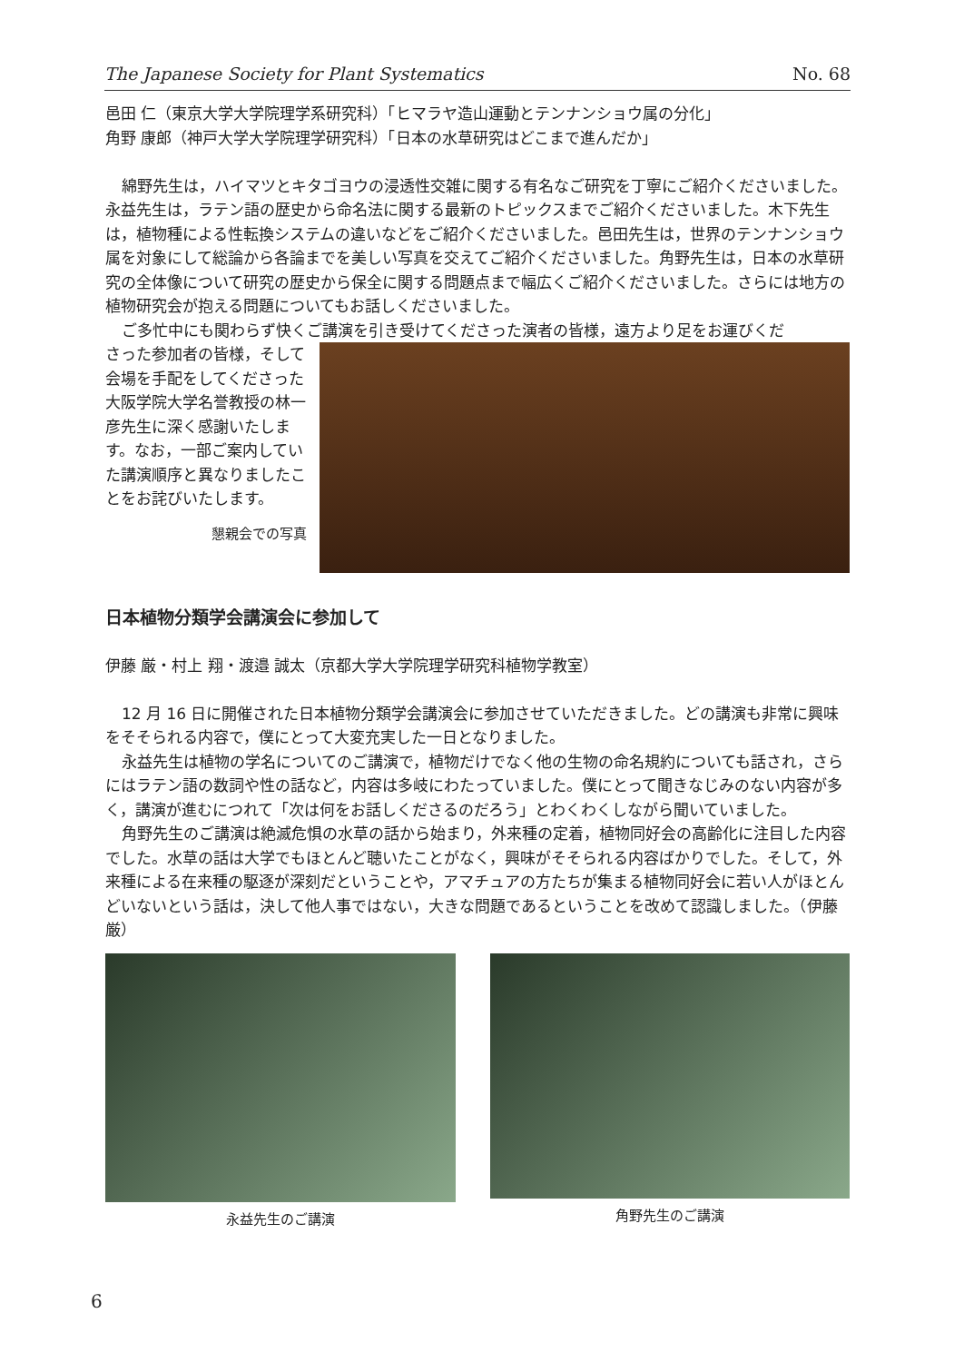The Japanese Society for Plant Systematics No. 68
邑田 仁（東京大学大学院理学系研究科）「ヒマラヤ造山運動とテンナンショウ属の分化」
角野 康郎（神戸大学大学院理学研究科）「日本の水草研究はどこまで進んだか」
綿野先生は，ハイマツとキタゴヨウの浸透性交雑に関する有名なご研究を丁寧にご紹介くださいました。永益先生は，ラテン語の歴史から命名法に関する最新のトピックスまでご紹介くださいました。木下先生は，植物種による性転換システムの違いなどをご紹介くださいました。邑田先生は，世界のテンナンショウ属を対象にして総論から各論までを美しい写真を交えてご紹介くださいました。角野先生は，日本の水草研究の全体像について研究の歴史から保全に関する問題点まで幅広くご紹介くださいました。さらには地方の植物研究会が抱える問題についてもお話しくださいました。
ご多忙中にも関わらず快くご講演を引き受けてくださった演者の皆様，遠方より足をお運びくだ
さった参加者の皆様，そして会場を手配をしてくださった大阪学院大学名誉教授の林一彦先生に深く感謝いたします。なお，一部ご案内していた講演順序と異なりましたことをお詫びいたします。
懇親会での写真
日本植物分類学会講演会に参加して
伊藤 厳・村上 翔・渡邉 誠太（京都大学大学院理学研究科植物学教室）
12 月 16 日に開催された日本植物分類学会講演会に参加させていただきました。どの講演も非常に興味をそそられる内容で，僕にとって大変充実した一日となりました。
永益先生は植物の学名についてのご講演で，植物だけでなく他の生物の命名規約についても話され，さらにはラテン語の数詞や性の話など，内容は多岐にわたっていました。僕にとって聞きなじみのない内容が多く，講演が進むにつれて「次は何をお話しくださるのだろう」とわくわくしながら聞いていました。
角野先生のご講演は絶滅危惧の水草の話から始まり，外来種の定着，植物同好会の高齢化に注目した内容でした。水草の話は大学でもほとんど聴いたことがなく，興味がそそられる内容ばかりでした。そして，外来種による在来種の駆逐が深刻だということや，アマチュアの方たちが集まる植物同好会に若い人がほとんどいないという話は，決して他人事ではない，大きな問題であるということを改めて認識しました。（伊藤 厳）
永益先生のご講演 角野先生のご講演
6